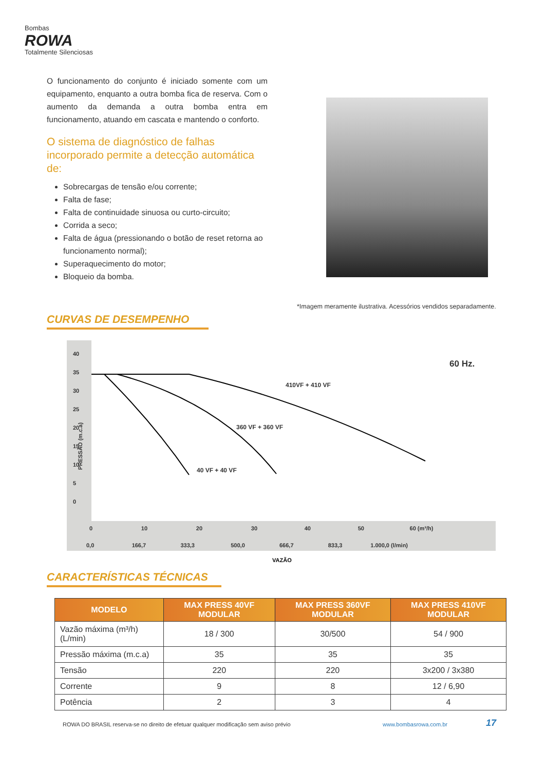Bombas
ROWA
Totalmente Silenciosas
O funcionamento do conjunto é iniciado somente com um equipamento, enquanto a outra bomba fica de reserva. Com o aumento da demanda a outra bomba entra em funcionamento, atuando em cascata e mantendo o conforto.
O sistema de diagnóstico de falhas incorporado permite a detecção automática de:
Sobrecargas de tensão e/ou corrente;
Falta de fase;
Falta de continuidade sinuosa ou curto-circuito;
Corrida a seco;
Falta de água (pressionando o botão de reset retorna ao funcionamento normal);
Superaquecimento do motor;
Bloqueio da bomba.
*Imagem meramente ilustrativa. Acessórios vendidos separadamente.
CURVAS DE DESEMPENHO
60 Hz.
410VF + 410 VF
360 VF + 360 VF
40 VF + 40 VF
PRESSÃO (m.c.a)
40
35
30
25
20
15
10
5
0
0 10 20 30 40 50 60 (m³/h)
0,0 166,7 333,3 500,0 666,7 833,3 1.000,0 (l/min)
VAZÃO
CARACTERÍSTICAS TÉCNICAS
| MODELO | MAX PRESS 40VF MODULAR | MAX PRESS 360VF MODULAR | MAX PRESS 410VF MODULAR |
| --- | --- | --- | --- |
| Vazão máxima (m³/h) (L/min) | 18 / 300 | 30/500 | 54 / 900 |
| Pressão máxima (m.c.a) | 35 | 35 | 35 |
| Tensão | 220 | 220 | 3x200 / 3x380 |
| Corrente | 9 | 8 | 12 / 6,90 |
| Potência | 2 | 3 | 4 |
ROWA DO BRASIL reserva-se no direito de efetuar qualquer modificação sem aviso prévio
www.bombasrowa.com.br 17